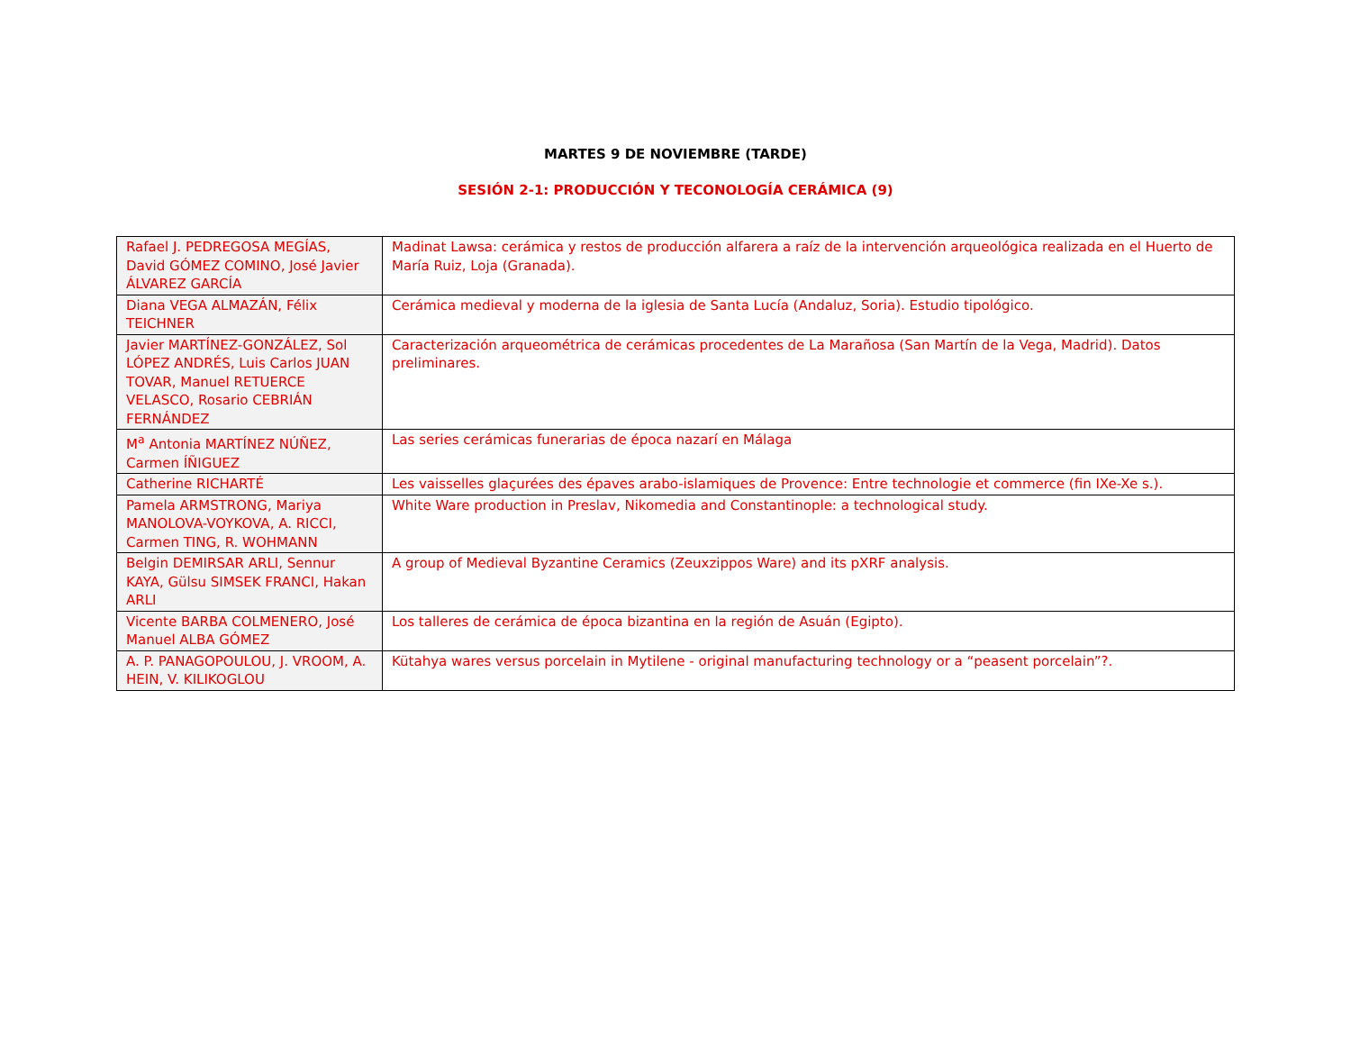MARTES 9 DE NOVIEMBRE (TARDE)
SESIÓN 2-1: PRODUCCIÓN Y TECONOLOGÍA CERÁMICA (9)
| Rafael J. PEDREGOSA MEGÍAS, David GÓMEZ COMINO, José Javier ÁLVAREZ GARCÍA | Madinat Lawsa: cerámica y restos de producción alfarera a raíz de la intervención arqueológica realizada en el Huerto de María Ruiz, Loja (Granada). |
| Diana VEGA ALMAZÁN, Félix TEICHNER | Cerámica medieval y moderna de la iglesia de Santa Lucía (Andaluz, Soria). Estudio tipológico. |
| Javier MARTÍNEZ-GONZÁLEZ, Sol LÓPEZ ANDRÉS, Luis Carlos JUAN TOVAR, Manuel RETUERCE VELASCO, Rosario CEBRIÁN FERNÁNDEZ | Caracterización arqueométrica de cerámicas procedentes de La Marañosa (San Martín de la Vega, Madrid). Datos preliminares. |
| M<sup>a</sup> Antonia MARTÍNEZ NÚÑEZ, Carmen ÍÑIGUEZ | Las series cerámicas funerarias de época nazarí en Málaga |
| Catherine RICHARTÉ | Les vaisselles glaçurées des épaves arabo-islamiques de Provence: Entre technologie et commerce (fin IXe-Xe s.). |
| Pamela ARMSTRONG, Mariya MANOLOVA-VOYKOVA, A. RICCI, Carmen TING, R. WOHMANN | White Ware production in Preslav, Nikomedia and Constantinople: a technological study. |
| Belgin DEMIRSAR ARLI, Sennur KAYA, Gülsu SIMSEK FRANCI, Hakan ARLI | A group of Medieval Byzantine Ceramics (Zeuxzippos Ware) and its pXRF analysis. |
| Vicente BARBA COLMENERO, José Manuel ALBA GÓMEZ | Los talleres de cerámica de época bizantina en la región de Asuán (Egipto). |
| A. P. PANAGOPOULOU, J. VROOM, A. HEIN, V. KILIKOGLOU | Kütahya wares versus porcelain in Mytilene - original manufacturing technology or a “peasent porcelain”?. |